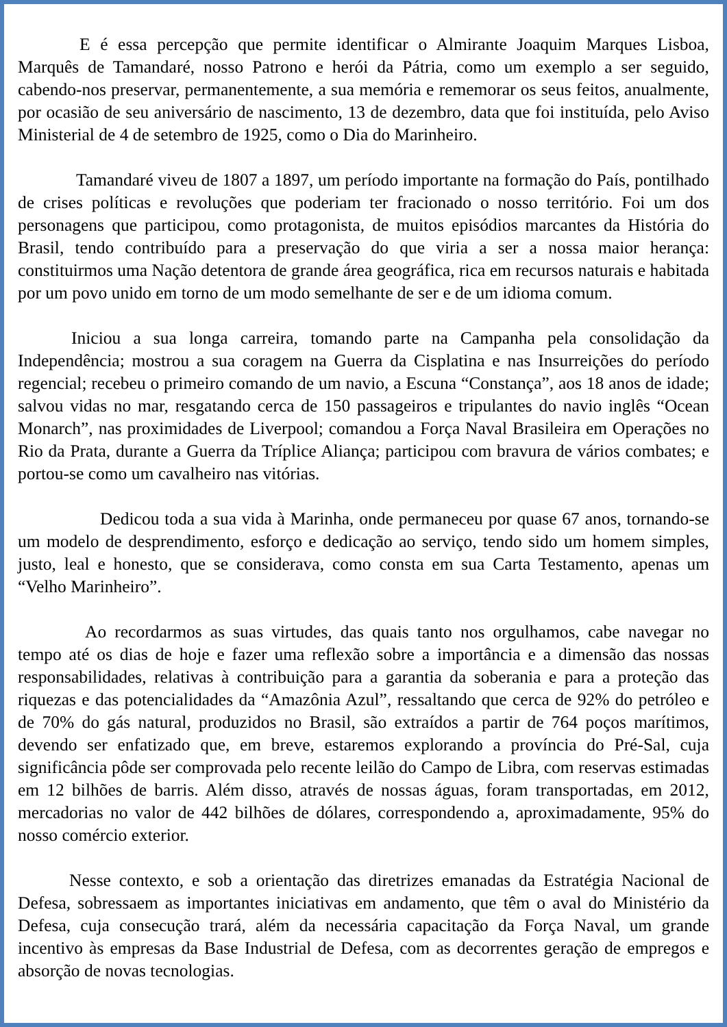E é essa percepção que permite identificar o Almirante Joaquim Marques Lisboa, Marquês de Tamandaré, nosso Patrono e herói da Pátria, como um exemplo a ser seguido, cabendo-nos preservar, permanentemente, a sua memória e rememorar os seus feitos, anualmente, por ocasião de seu aniversário de nascimento, 13 de dezembro, data que foi instituída, pelo Aviso Ministerial de 4 de setembro de 1925, como o Dia do Marinheiro.
Tamandaré viveu de 1807 a 1897, um período importante na formação do País, pontilhado de crises políticas e revoluções que poderiam ter fracionado o nosso território. Foi um dos personagens que participou, como protagonista, de muitos episódios marcantes da História do Brasil, tendo contribuído para a preservação do que viria a ser a nossa maior herança: constituirmos uma Nação detentora de grande área geográfica, rica em recursos naturais e habitada por um povo unido em torno de um modo semelhante de ser e de um idioma comum.
Iniciou a sua longa carreira, tomando parte na Campanha pela consolidação da Independência; mostrou a sua coragem na Guerra da Cisplatina e nas Insurreições do período regencial; recebeu o primeiro comando de um navio, a Escuna “Constança”, aos 18 anos de idade; salvou vidas no mar, resgatando cerca de 150 passageiros e tripulantes do navio inglês “Ocean Monarch”, nas proximidades de Liverpool; comandou a Força Naval Brasileira em Operações no Rio da Prata, durante a Guerra da Tríplice Aliança; participou com bravura de vários combates; e portou-se como um cavalheiro nas vitórias.
Dedicou toda a sua vida à Marinha, onde permaneceu por quase 67 anos, tornando-se um modelo de desprendimento, esforço e dedicação ao serviço, tendo sido um homem simples, justo, leal e honesto, que se considerava, como consta em sua Carta Testamento, apenas um “Velho Marinheiro”.
Ao recordarmos as suas virtudes, das quais tanto nos orgulhamos, cabe navegar no tempo até os dias de hoje e fazer uma reflexão sobre a importância e a dimensão das nossas responsabilidades, relativas à contribuição para a garantia da soberania e para a proteção das riquezas e das potencialidades da “Amazônia Azul”, ressaltando que cerca de 92% do petróleo e de 70% do gás natural, produzidos no Brasil, são extraídos a partir de 764 poços marítimos, devendo ser enfatizado que, em breve, estaremos explorando a província do Pré-Sal, cuja significância pôde ser comprovada pelo recente leilão do Campo de Libra, com reservas estimadas em 12 bilhões de barris. Além disso, através de nossas águas, foram transportadas, em 2012, mercadorias no valor de 442 bilhões de dólares, correspondendo a, aproximadamente, 95% do nosso comércio exterior.
Nesse contexto, e sob a orientação das diretrizes emanadas da Estratégia Nacional de Defesa, sobressaem as importantes iniciativas em andamento, que têm o aval do Ministério da Defesa, cuja consecução trará, além da necessária capacitação da Força Naval, um grande incentivo às empresas da Base Industrial de Defesa, com as decorrentes geração de empregos e absorção de novas tecnologias.